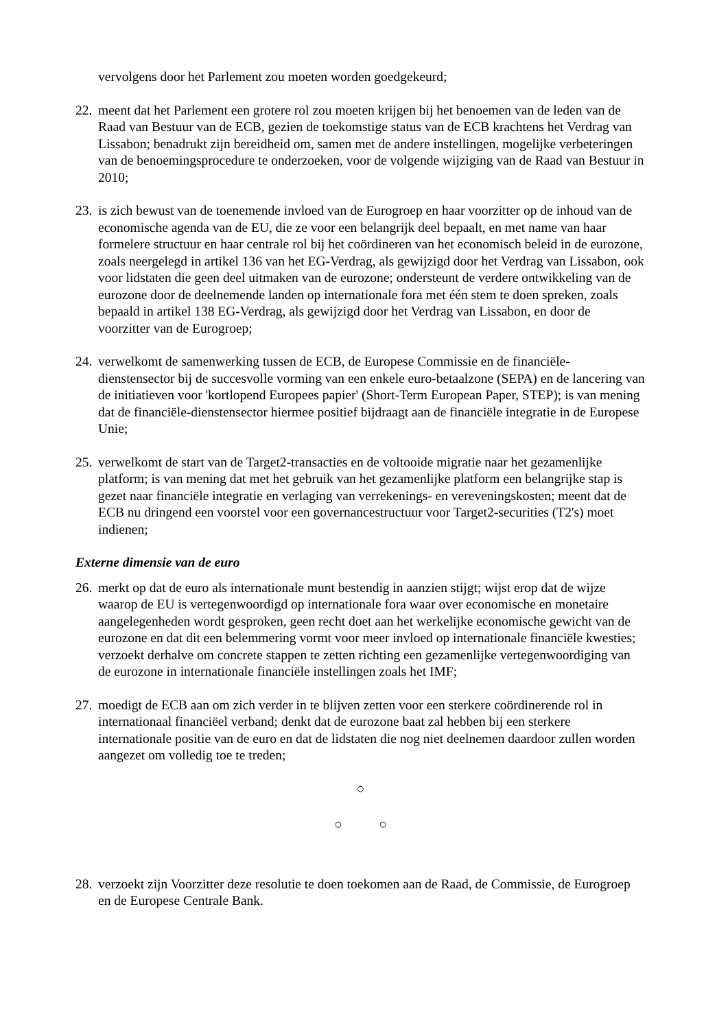vervolgens door het Parlement zou moeten worden goedgekeurd;
22. meent dat het Parlement een grotere rol zou moeten krijgen bij het benoemen van de leden van de Raad van Bestuur van de ECB, gezien de toekomstige status van de ECB krachtens het Verdrag van Lissabon; benadrukt zijn bereidheid om, samen met de andere instellingen, mogelijke verbeteringen van de benoemingsprocedure te onderzoeken, voor de volgende wijziging van de Raad van Bestuur in 2010;
23. is zich bewust van de toenemende invloed van de Eurogroep en haar voorzitter op de inhoud van de economische agenda van de EU, die ze voor een belangrijk deel bepaalt, en met name van haar formelere structuur en haar centrale rol bij het coördineren van het economisch beleid in de eurozone, zoals neergelegd in artikel 136 van het EG-Verdrag, als gewijzigd door het Verdrag van Lissabon, ook voor lidstaten die geen deel uitmaken van de eurozone; ondersteunt de verdere ontwikkeling van de eurozone door de deelnemende landen op internationale fora met één stem te doen spreken, zoals bepaald in artikel 138 EG-Verdrag, als gewijzigd door het Verdrag van Lissabon, en door de voorzitter van de Eurogroep;
24. verwelkomt de samenwerking tussen de ECB, de Europese Commissie en de financiële-dienstensector bij de succesvolle vorming van een enkele euro-betaalzone (SEPA) en de lancering van de initiatieven voor 'kortlopend Europees papier' (Short-Term European Paper, STEP); is van mening dat de financiële-dienstensector hiermee positief bijdraagt aan de financiële integratie in de Europese Unie;
25. verwelkomt de start van de Target2-transacties en de voltooide migratie naar het gezamenlijke platform; is van mening dat met het gebruik van het gezamenlijke platform een belangrijke stap is gezet naar financiële integratie en verlaging van verrekenings- en vereveningskosten; meent dat de ECB nu dringend een voorstel voor een governancestructuur voor Target2-securities (T2's) moet indienen;
Externe dimensie van de euro
26. merkt op dat de euro als internationale munt bestendig in aanzien stijgt; wijst erop dat de wijze waarop de EU is vertegenwoordigd op internationale fora waar over economische en monetaire aangelegenheden wordt gesproken, geen recht doet aan het werkelijke economische gewicht van de eurozone en dat dit een belemmering vormt voor meer invloed op internationale financiële kwesties; verzoekt derhalve om concrete stappen te zetten richting een gezamenlijke vertegenwoordiging van de eurozone in internationale financiële instellingen zoals het IMF;
27. moedigt de ECB aan om zich verder in te blijven zetten voor een sterkere coördinerende rol in internationaal financiëel verband; denkt dat de eurozone baat zal hebben bij een sterkere internationale positie van de euro en dat de lidstaten die nog niet deelnemen daardoor zullen worden aangezet om volledig toe te treden;
○
○ ○
28. verzoekt zijn Voorzitter deze resolutie te doen toekomen aan de Raad, de Commissie, de Eurogroep en de Europese Centrale Bank.